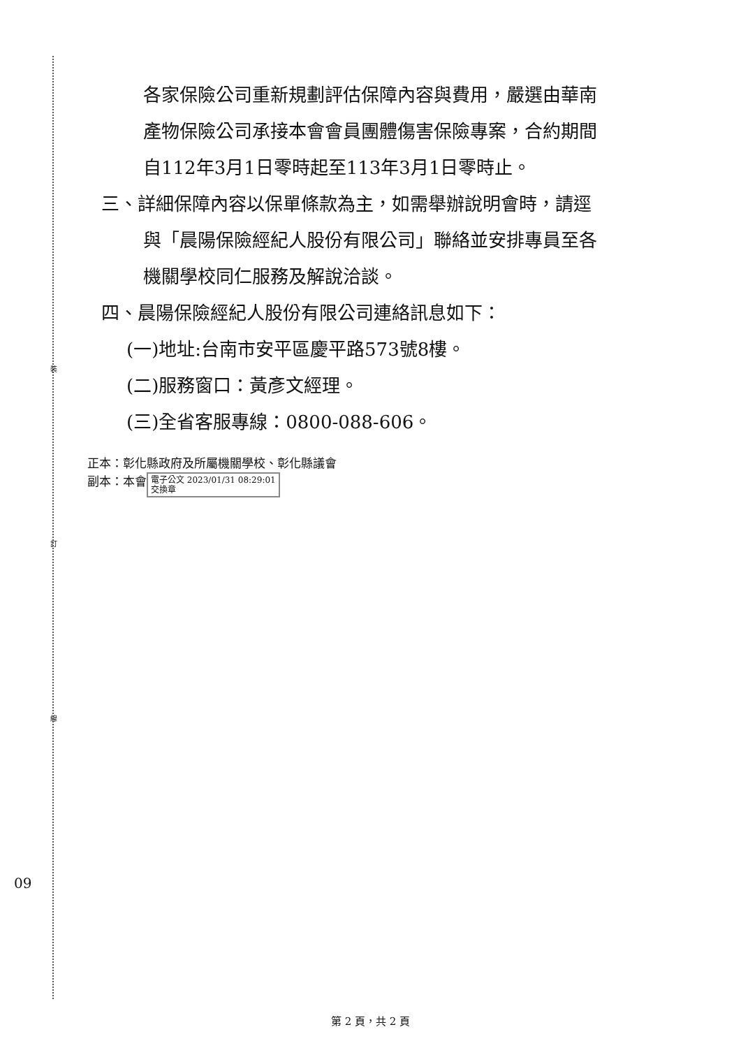裝
訂
線
各家保險公司重新規劃評估保障內容與費用，嚴選由華南
產物保險公司承接本會會員團體傷害保險專案，合約期間
自112年3月1日零時起至113年3月1日零時止。
三、詳細保障內容以保單條款為主，如需舉辦說明會時，請逕
與「晨陽保險經紀人股份有限公司」聯絡並安排專員至各
機關學校同仁服務及解說洽談。
四、晨陽保險經紀人股份有限公司連絡訊息如下：
(一)地址:台南市安平區慶平路573號8樓。
(二)服務窗口：黃彥文經理。
(三)全省客服專線：0800-088-606。
正本：彰化縣政府及所屬機關學校、彰化縣議會
副本：本會 電子公文 2023/01/31 08:29:01
交換章
09
第 2 頁，共 2 頁